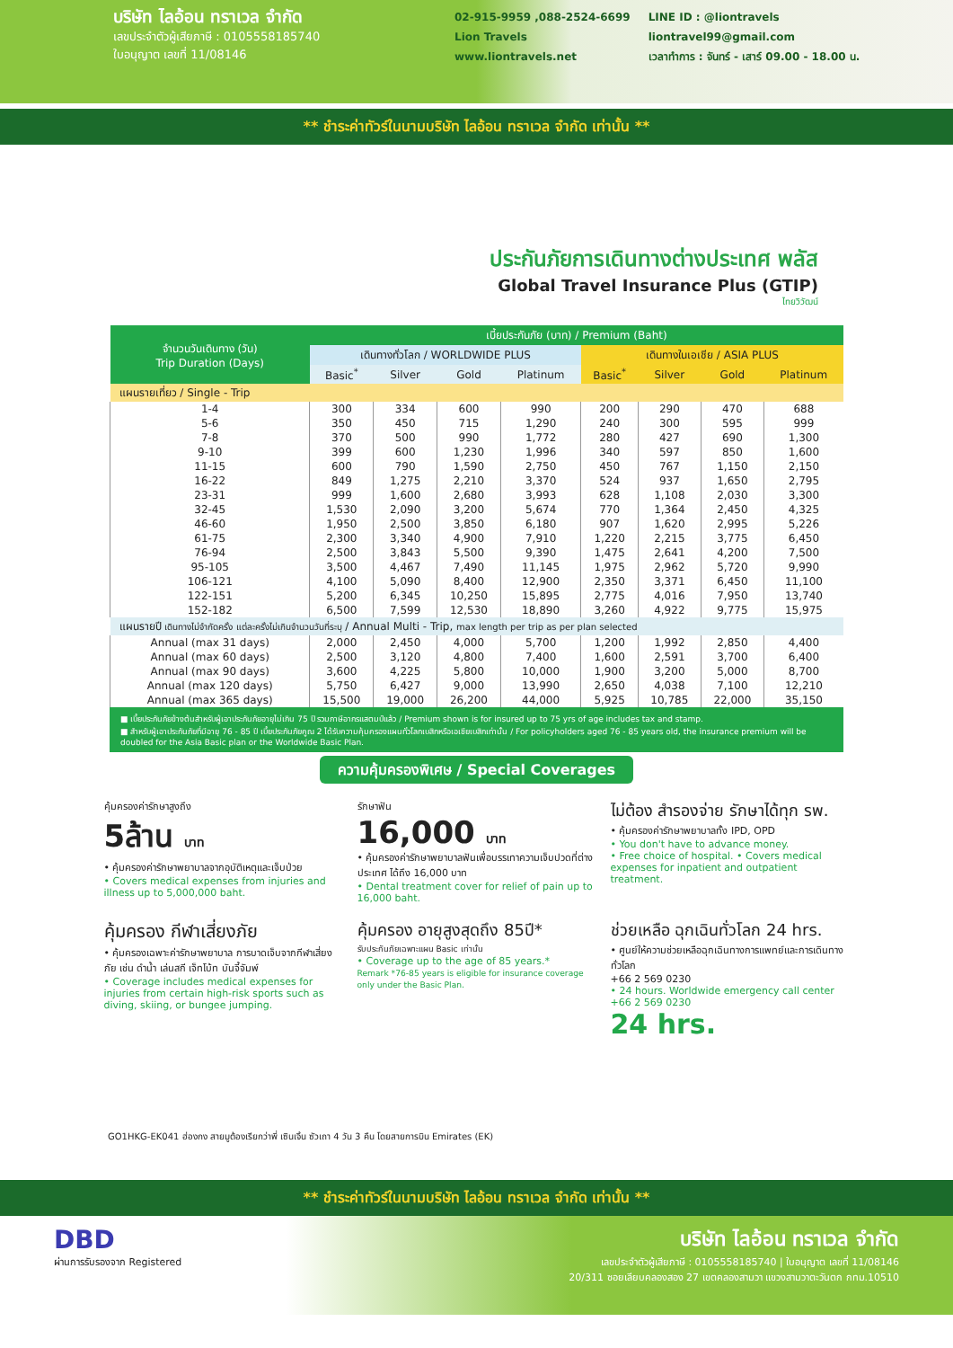บริษัท ไลอ้อน ทราเวล จำกัด
เลขประจำตัวผู้เสียภาษี : 0105558185740
ใบอนุญาต เลขที่ 11/08146
02-915-9959 ,088-2524-6699
Lion Travels
www.liontravels.net
LINE ID : @liontravels
liontravel99@gmail.com
เวลาทำการ : จันทร์ - เสาร์ 09.00 - 18.00 น.
** ชำระค่าทัวร์ในนามบริษัท ไลอ้อน ทราเวล จำกัด เท่านั้น **
ประกันภัยการเดินทางต่างประเทศ พลัส
Global Travel Insurance Plus (GTIP)
ไทยวิวัฒน์
| จำนวนวันเดินทาง (วัน) Trip Duration (Days) | เบี้ยประกันภัย (บาท) / Premium (Baht) | | | | | | | |
| --- | --- | --- | --- | --- | --- | --- | --- | --- |
| | เดินทางทั่วโลก / WORLDWIDE PLUS | | | | เดินทางในเอเชีย / ASIA PLUS | | | |
| | Basic<sup>*</sup> | Silver | Gold | Platinum | Basic<sup>*</sup> | Silver | Gold | Platinum |
| แผนรายเที่ยว / Single - Trip | | | | | | | | |
| 1-4 | 300 | 334 | 600 | 990 | 200 | 290 | 470 | 688 |
| 5-6 | 350 | 450 | 715 | 1,290 | 240 | 300 | 595 | 999 |
| 7-8 | 370 | 500 | 990 | 1,772 | 280 | 427 | 690 | 1,300 |
| 9-10 | 399 | 600 | 1,230 | 1,996 | 340 | 597 | 850 | 1,600 |
| 11-15 | 600 | 790 | 1,590 | 2,750 | 450 | 767 | 1,150 | 2,150 |
| 16-22 | 849 | 1,275 | 2,210 | 3,370 | 524 | 937 | 1,650 | 2,795 |
| 23-31 | 999 | 1,600 | 2,680 | 3,993 | 628 | 1,108 | 2,030 | 3,300 |
| 32-45 | 1,530 | 2,090 | 3,200 | 5,674 | 770 | 1,364 | 2,450 | 4,325 |
| 46-60 | 1,950 | 2,500 | 3,850 | 6,180 | 907 | 1,620 | 2,995 | 5,226 |
| 61-75 | 2,300 | 3,340 | 4,900 | 7,910 | 1,220 | 2,215 | 3,775 | 6,450 |
| 76-94 | 2,500 | 3,843 | 5,500 | 9,390 | 1,475 | 2,641 | 4,200 | 7,500 |
| 95-105 | 3,500 | 4,467 | 7,490 | 11,145 | 1,975 | 2,962 | 5,720 | 9,990 |
| 106-121 | 4,100 | 5,090 | 8,400 | 12,900 | 2,350 | 3,371 | 6,450 | 11,100 |
| 122-151 | 5,200 | 6,345 | 10,250 | 15,895 | 2,775 | 4,016 | 7,950 | 13,740 |
| 152-182 | 6,500 | 7,599 | 12,530 | 18,890 | 3,260 | 4,922 | 9,775 | 15,975 |
| แผนรายปี เดินทางไม่จำกัดครั้ง แต่ละครั้งไม่เกินจำนวนวันที่ระบุ / Annual Multi - Trip, max length per trip as per plan selected | | | | | | | | |
| Annual (max 31 days) | 2,000 | 2,450 | 4,000 | 5,700 | 1,200 | 1,992 | 2,850 | 4,400 |
| Annual (max 60 days) | 2,500 | 3,120 | 4,800 | 7,400 | 1,600 | 2,591 | 3,700 | 6,400 |
| Annual (max 90 days) | 3,600 | 4,225 | 5,800 | 10,000 | 1,900 | 3,200 | 5,000 | 8,700 |
| Annual (max 120 days) | 5,750 | 6,427 | 9,000 | 13,990 | 2,650 | 4,038 | 7,100 | 12,210 |
| Annual (max 365 days) | 15,500 | 19,000 | 26,200 | 44,000 | 5,925 | 10,785 | 22,000 | 35,150 |
■ เบี้ยประกันภัยข้างต้นสำหรับผู้เอาประกันภัยอายุไม่เกิน 75 ปี รวมภาษีอากรแสตมป์แล้ว / Premium shown is for insured up to 75 yrs of age includes tax and stamp.
■ สำหรับผู้เอาประกันภัยที่มีอายุ 76 - 85 ปี เบี้ยประกันภัยคูณ 2 ได้รับความคุ้มครองแผนทั่วโลกเบสิกหรือเอเชียเบสิกเท่านั้น / For policyholders aged 76 - 85 years old, the insurance premium will be doubled for the Asia Basic plan or the Worldwide Basic Plan.
ความคุ้มครองพิเศษ / Special Coverages
คุ้มครองค่ารักษาสูงถึง
5ล้าน บาท
• คุ้มครองค่ารักษาพยาบาลจากอุบัติเหตุและเจ็บป่วย
• Covers medical expenses from injuries and illness up to 5,000,000 baht.
รักษาฟัน
16,000 บาท
• คุ้มครองค่ารักษาพยาบาลฟันเพื่อบรรเทาความเจ็บปวดที่ต่างประเทศ ได้ถึง 16,000 บาท
• Dental treatment cover for relief of pain up to 16,000 baht.
ไม่ต้อง สำรองจ่าย รักษาได้ทุก รพ.
• คุ้มครองค่ารักษาพยาบาลทั้ง IPD, OPD
• You don't have to advance money.
• Free choice of hospital. • Covers medical expenses for inpatient and outpatient treatment.
คุ้มครอง กีฬาเสี่ยงภัย
• คุ้มครองเฉพาะค่ารักษาพยาบาล การบาดเจ็บจากกีฬาเสี่ยงภัย เช่น ดำน้ำ เล่นสกี เจ็ทโบ้ท บันจี้จัมพ์
• Coverage includes medical expenses for injuries from certain high-risk sports such as diving, skiing, or bungee jumping.
คุ้มครอง อายุสูงสุดถึง 85ปี*
รับประกันภัยเฉพาะแผน Basic เท่านั้น
• Coverage up to the age of 85 years.*
Remark *76-85 years is eligible for insurance coverage only under the Basic Plan.
ช่วยเหลือ ฉุกเฉินทั่วโลก 24 hrs.
• ศูนย์ให้ความช่วยเหลือฉุกเฉินทางการแพทย์และการเดินทางทั่วโลก
+66 2 569 0230
• 24 hours. Worldwide emergency call center
+66 2 569 0230
24 hrs.
GO1HKG-EK041 ฮ่องกง สายมูต้องเรียกว่าพี่ เซินเจิ้น ซัวเถา 4 วัน 3 คืน โดยสายการบิน Emirates (EK)
** ชำระค่าทัวร์ในนามบริษัท ไลอ้อน ทราเวล จำกัด เท่านั้น **
DBD
ผ่านการรับรองจาก Registered
บริษัท ไลอ้อน ทราเวล จำกัด
เลขประจำตัวผู้เสียภาษี : 0105558185740 | ใบอนุญาต เลขที่ 11/08146
20/311 ซอยเลียบคลองสอง 27 เขตคลองสามวา แขวงสามวาตะวันตก กทม.10510